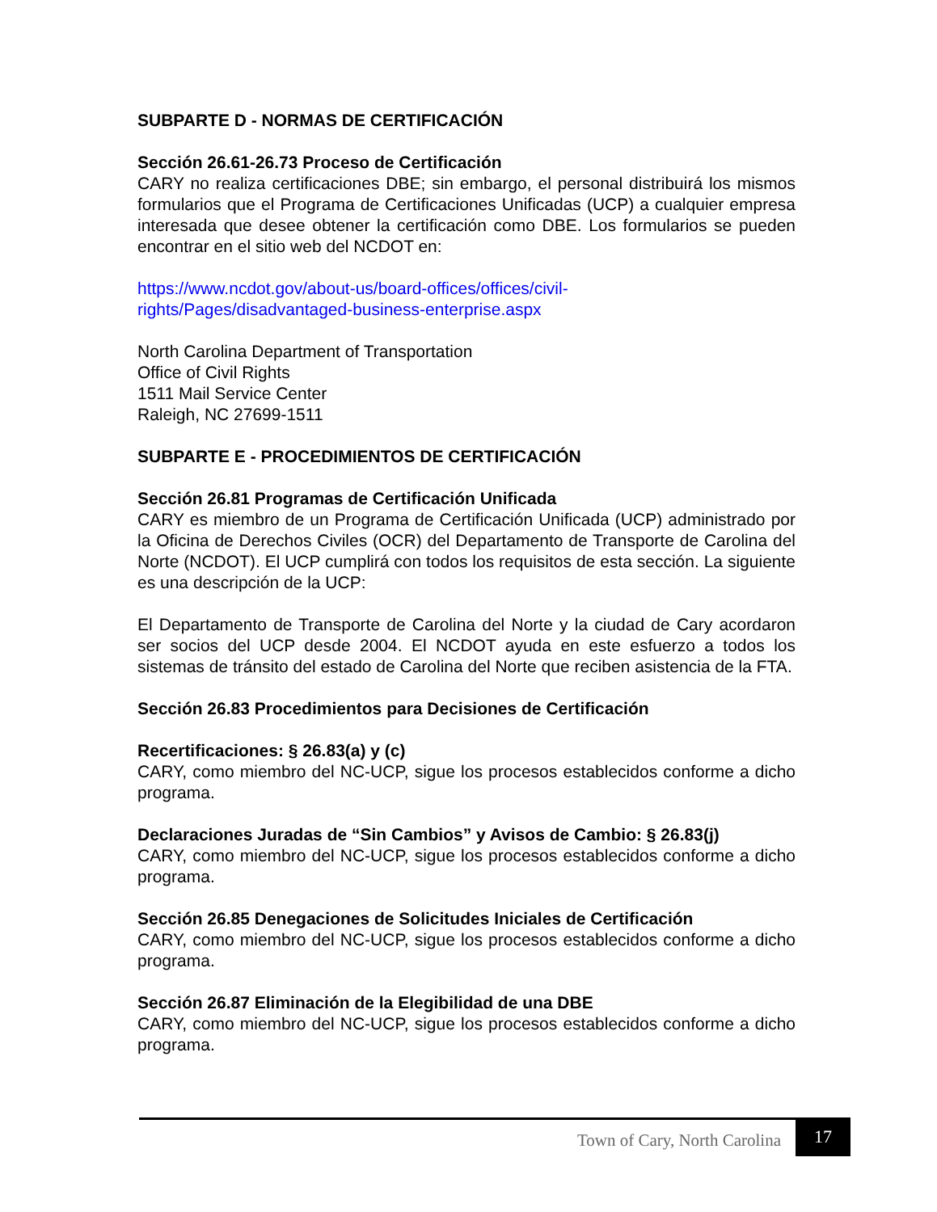SUBPARTE D - NORMAS DE CERTIFICACIÓN
Sección 26.61-26.73 Proceso de Certificación
CARY no realiza certificaciones DBE; sin embargo, el personal distribuirá los mismos formularios que el Programa de Certificaciones Unificadas (UCP) a cualquier empresa interesada que desee obtener la certificación como DBE. Los formularios se pueden encontrar en el sitio web del NCDOT en:
https://www.ncdot.gov/about-us/board-offices/offices/civil-
rights/Pages/disadvantaged-business-enterprise.aspx
North Carolina Department of Transportation
Office of Civil Rights
1511 Mail Service Center
Raleigh, NC 27699-1511
SUBPARTE E - PROCEDIMIENTOS DE CERTIFICACIÓN
Sección 26.81 Programas de Certificación Unificada
CARY es miembro de un Programa de Certificación Unificada (UCP) administrado por la Oficina de Derechos Civiles (OCR) del Departamento de Transporte de Carolina del Norte (NCDOT). El UCP cumplirá con todos los requisitos de esta sección. La siguiente es una descripción de la UCP:
El Departamento de Transporte de Carolina del Norte y la ciudad de Cary acordaron ser socios del UCP desde 2004. El NCDOT ayuda en este esfuerzo a todos los sistemas de tránsito del estado de Carolina del Norte que reciben asistencia de la FTA.
Sección 26.83 Procedimientos para Decisiones de Certificación
Recertificaciones: § 26.83(a) y (c)
CARY, como miembro del NC-UCP, sigue los procesos establecidos conforme a dicho programa.
Declaraciones Juradas de “Sin Cambios” y Avisos de Cambio: § 26.83(j)
CARY, como miembro del NC-UCP, sigue los procesos establecidos conforme a dicho programa.
Sección 26.85 Denegaciones de Solicitudes Iniciales de Certificación
CARY, como miembro del NC-UCP, sigue los procesos establecidos conforme a dicho programa.
Sección 26.87 Eliminación de la Elegibilidad de una DBE
CARY, como miembro del NC-UCP, sigue los procesos establecidos conforme a dicho programa.
Town of Cary, North Carolina
17